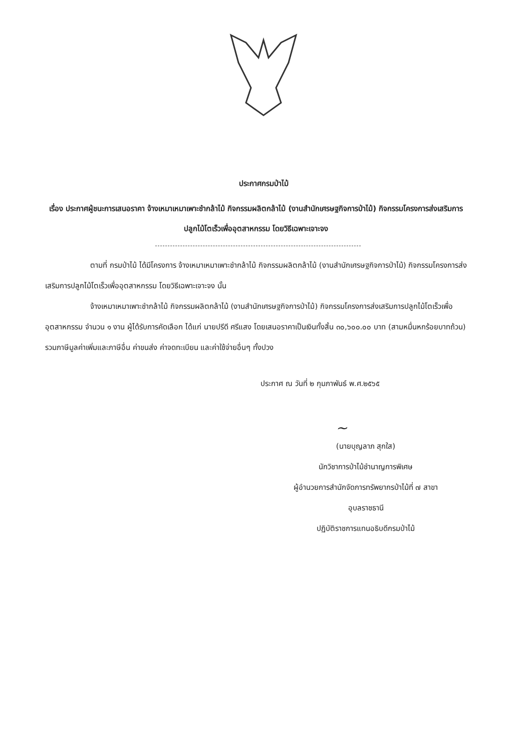ประกาศกรมป่าไม้
เรื่อง ประกาศผู้ชนะการเสนอราคา จ้างเหมาเหมาเพาะชำกล้าไม้ กิจกรรมผลิตกล้าไม้ (งานสำนักเศรษฐกิจการป่าไม้) กิจกรรมโครงการส่งเสริมการปลูกไม้โตเร็วเพื่ออุตสาหกรรม โดยวิธีเฉพาะเจาะจง
ตามที่ กรมป่าไม้ ได้มีโครงการ จ้างเหมาเหมาเพาะชำกล้าไม้ กิจกรรมผลิตกล้าไม้ (งานสำนักเศรษฐกิจการป่าไม้) กิจกรรมโครงการส่งเสริมการปลูกไม้โตเร็วเพื่ออุตสาหกรรม โดยวิธีเฉพาะเจาะจง นั้น
จ้างเหมาเหมาเพาะชำกล้าไม้ กิจกรรมผลิตกล้าไม้ (งานสำนักเศรษฐกิจการป่าไม้) กิจกรรมโครงการส่งเสริมการปลูกไม้โตเร็วเพื่ออุตสาหกรรม จำนวน ๑ งาน ผู้ได้รับการคัดเลือก ได้แก่ นายปรีดี ศรีแสง โดยเสนอราคาเป็นเงินทั้งสิ้น ๓๐,๖๐๐.๐๐ บาท (สามหมื่นหกร้อยบาทถ้วน) รวมภาษีมูลค่าเพิ่มและภาษีอื่น ค่าขนส่ง ค่าจดทะเบียน และค่าใช้จ่ายอื่นๆ ทั้งปวง
ประกาศ ณ วันที่ ๒ กุมภาพันธ์ พ.ศ.๒๕๖๕
~
(นายบุญลาภ สุกใส)
นักวิชาการป่าไม้ชำนาญการพิเศษ
ผู้อำนวยการสำนักจัดการทรัพยากรป่าไม้ที่ ๗ สาขา
อุบลราชธานี
ปฏิบัติราชการแทนอธิบดีกรมป่าไม้